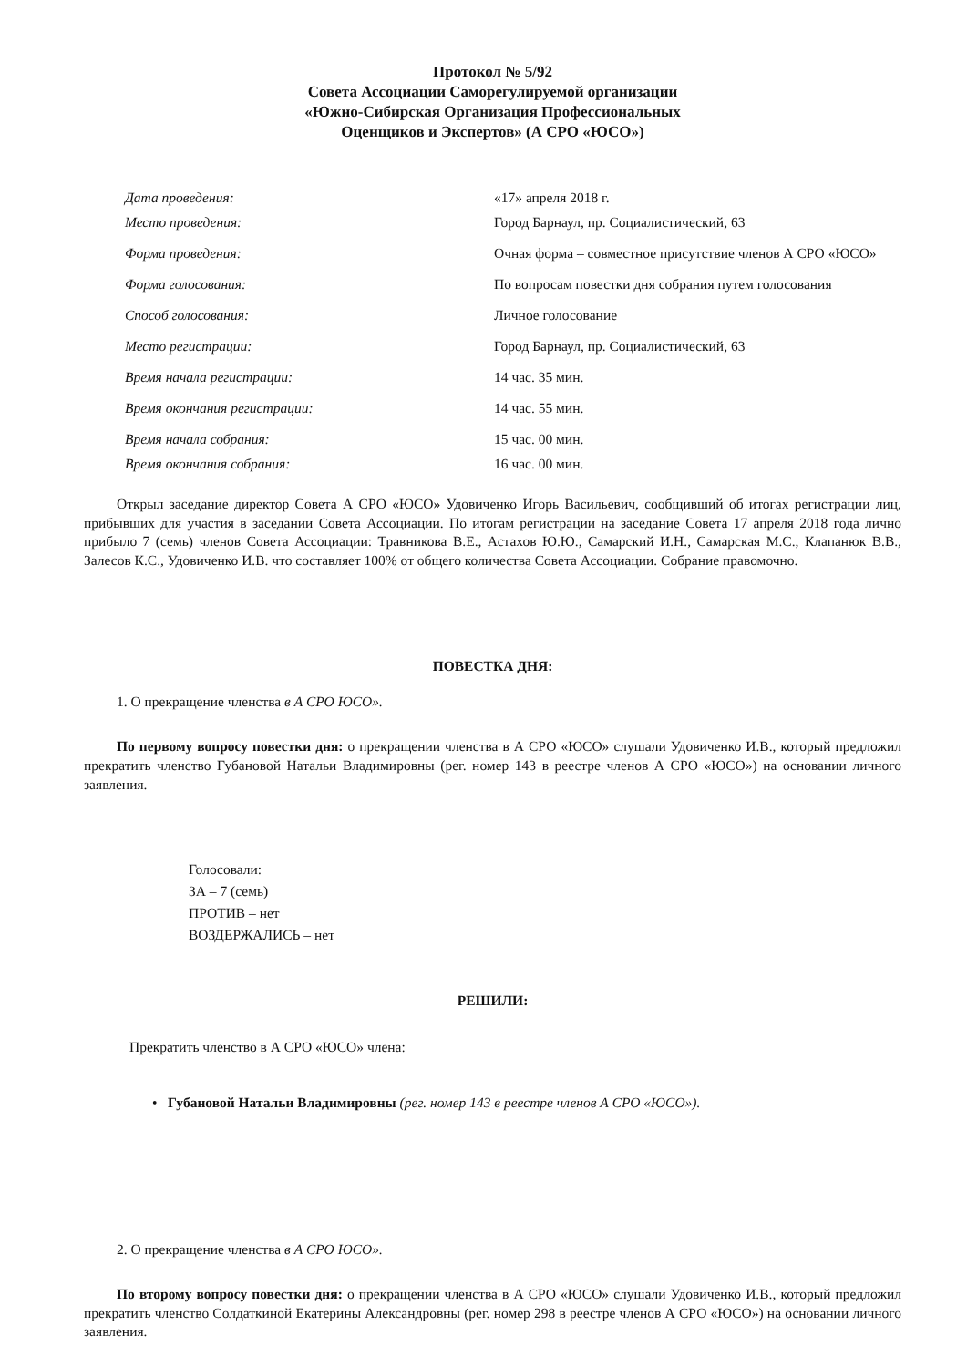Протокол № 5/92
Совета Ассоциации Саморегулируемой организации
«Южно-Сибирская Организация Профессиональных
Оценщиков и Экспертов» (А СРО «ЮСО»)
| Дата проведения: | «17» апреля 2018 г. |
| Место проведения: | Город Барнаул, пр. Социалистический, 63 |
| Форма проведения: | Очная форма – совместное присутствие членов А СРО «ЮСО» |
| Форма голосования: | По вопросам повестки дня собрания путем голосования |
| Способ голосования: | Личное голосование |
| Место регистрации: | Город Барнаул, пр. Социалистический, 63 |
| Время начала регистрации: | 14 час. 35 мин. |
| Время окончания регистрации: | 14 час. 55 мин. |
| Время начала собрания: | 15 час. 00 мин. |
| Время окончания собрания: | 16 час. 00 мин. |
Открыл заседание директор Совета А СРО «ЮСО» Удовиченко Игорь Васильевич, сообщивший об итогах регистрации лиц, прибывших для участия в заседании Совета Ассоциации. По итогам регистрации на заседание Совета 17 апреля 2018 года лично прибыло 7 (семь) членов Совета Ассоциации: Травникова В.Е., Астахов Ю.Ю., Самарский И.Н., Самарская М.С., Клапанюк В.В., Залесов К.С., Удовиченко И.В. что составляет 100% от общего количества Совета Ассоциации. Собрание правомочно.
ПОВЕСТКА ДНЯ:
1. О прекращение членства в А СРО ЮСО».
По первому вопросу повестки дня: о прекращении членства в А СРО «ЮСО» слушали Удовиченко И.В., который предложил прекратить членство Губановой Натальи Владимировны (рег. номер 143 в реестре членов А СРО «ЮСО») на основании личного заявления.
Голосовали:
ЗА – 7 (семь)
ПРОТИВ – нет
ВОЗДЕРЖАЛИСЬ – нет
РЕШИЛИ:
Прекратить членство в А СРО «ЮСО» члена:
• Губановой Натальи Владимировны (рег. номер 143 в реестре членов А СРО «ЮСО»).
2. О прекращение членства в А СРО ЮСО».
По второму вопросу повестки дня: о прекращении членства в А СРО «ЮСО» слушали Удовиченко И.В., который предложил прекратить членство Солдаткиной Екатерины Александровны (рег. номер 298 в реестре членов А СРО «ЮСО») на основании личного заявления.